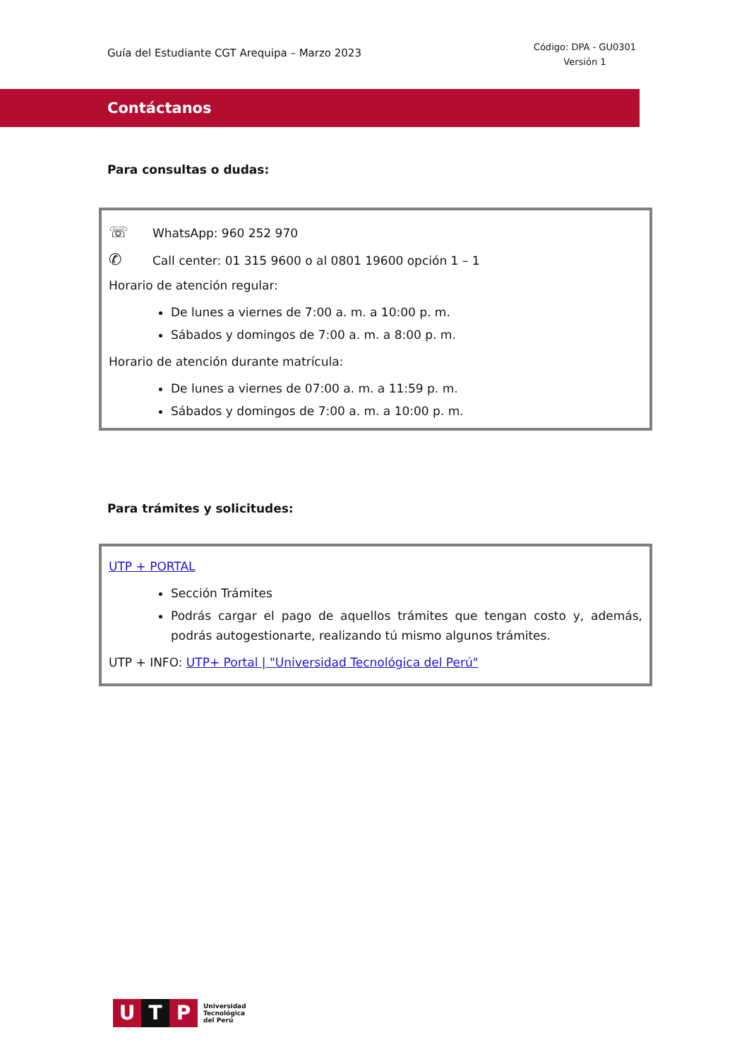Guía del Estudiante CGT Arequipa – Marzo 2023
Código: DPA - GU0301
Versión 1
Contáctanos
Para consultas o dudas:
☏ WhatsApp: 960 252 970
✆ Call center: 01 315 9600 o al 0801 19600 opción 1 – 1
Horario de atención regular:
De lunes a viernes de 7:00 a. m. a 10:00 p. m.
Sábados y domingos de 7:00 a. m. a 8:00 p. m.
Horario de atención durante matrícula:
De lunes a viernes de 07:00 a. m. a 11:59 p. m.
Sábados y domingos de 7:00 a. m. a 10:00 p. m.
Para trámites y solicitudes:
UTP + PORTAL
Sección Trámites
Podrás cargar el pago de aquellos trámites que tengan costo y, además, podrás autogestionarte, realizando tú mismo algunos trámites.
UTP + INFO: UTP+ Portal | "Universidad Tecnológica del Perú"
U T P
Universidad
Tecnológica
del Perú